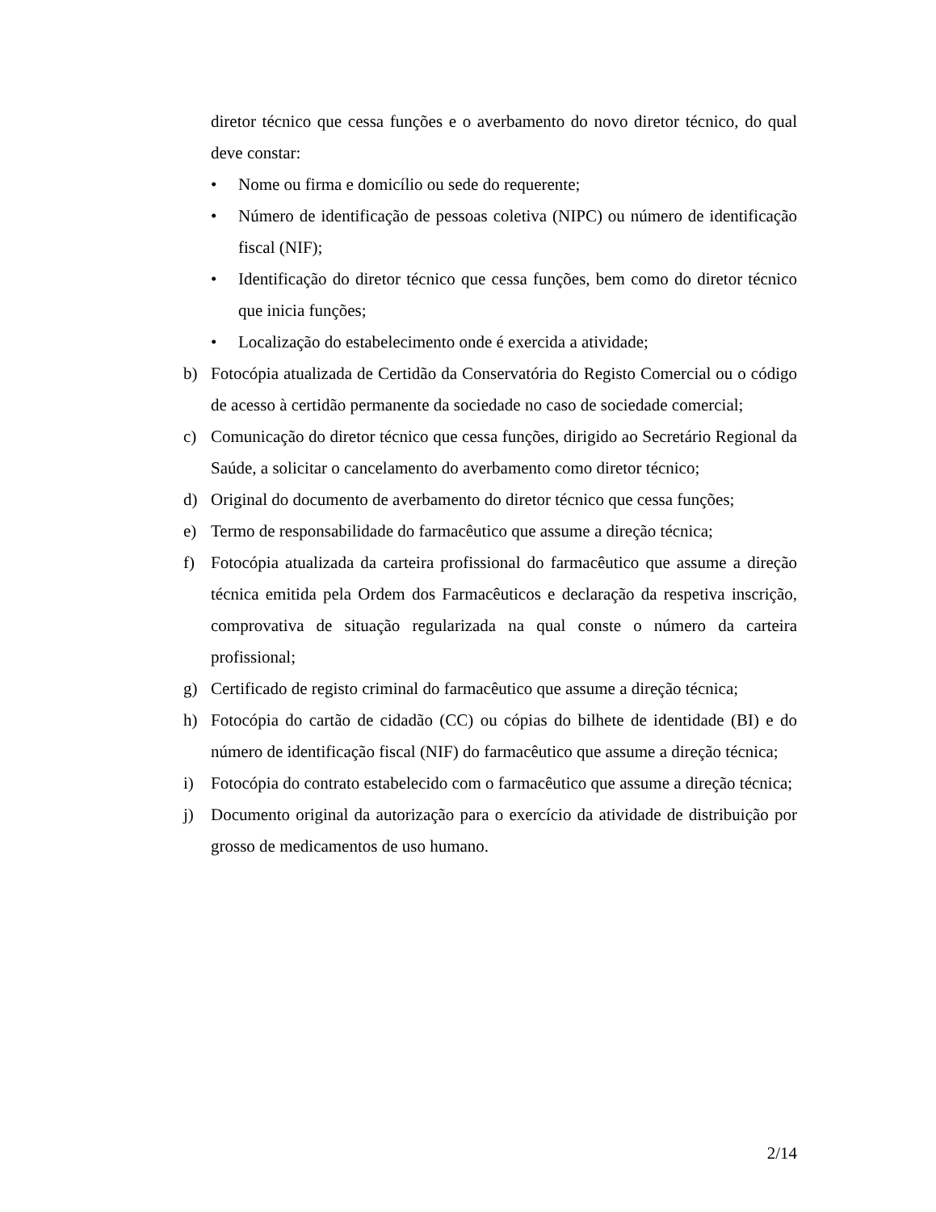diretor técnico que cessa funções e o averbamento do novo diretor técnico, do qual deve constar:
• Nome ou firma e domicílio ou sede do requerente;
• Número de identificação de pessoas coletiva (NIPC) ou número de identificação fiscal (NIF);
• Identificação do diretor técnico que cessa funções, bem como do diretor técnico que inicia funções;
• Localização do estabelecimento onde é exercida a atividade;
b) Fotocópia atualizada de Certidão da Conservatória do Registo Comercial ou o código de acesso à certidão permanente da sociedade no caso de sociedade comercial;
c) Comunicação do diretor técnico que cessa funções, dirigido ao Secretário Regional da Saúde, a solicitar o cancelamento do averbamento como diretor técnico;
d) Original do documento de averbamento do diretor técnico que cessa funções;
e) Termo de responsabilidade do farmacêutico que assume a direção técnica;
f) Fotocópia atualizada da carteira profissional do farmacêutico que assume a direção técnica emitida pela Ordem dos Farmacêuticos e declaração da respetiva inscrição, comprovativa de situação regularizada na qual conste o número da carteira profissional;
g) Certificado de registo criminal do farmacêutico que assume a direção técnica;
h) Fotocópia do cartão de cidadão (CC) ou cópias do bilhete de identidade (BI) e do número de identificação fiscal (NIF) do farmacêutico que assume a direção técnica;
i) Fotocópia do contrato estabelecido com o farmacêutico que assume a direção técnica;
j) Documento original da autorização para o exercício da atividade de distribuição por grosso de medicamentos de uso humano.
2/14